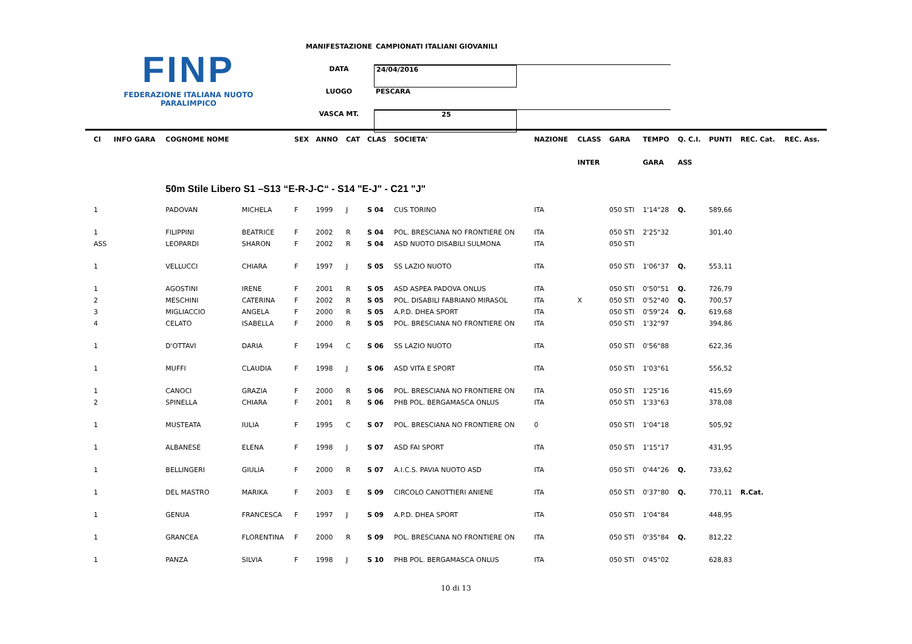FINP
FEDERAZIONE ITALIANA NUOTO PARALIMPICO
MANIFESTAZIONE CAMPIONATI ITALIANI GIOVANILI
DATA 24/04/2016
LUOGO PESCARA
VASCA MT. 25
| Cl | INFO GARA | COGNOME NOME | | SEX | ANNO | CAT | CLAS | SOCIETA' | NAZIONE | CLASS | GARA | TEMPO | Q. C.I. | PUNTI | REC. Cat. | REC. Ass. |
| --- | --- | --- | --- | --- | --- | --- | --- | --- | --- | --- | --- | --- | --- | --- | --- | --- |
| | | | | | | | | | | INTER | | GARA | ASS | | | |
| | | 50m Stile Libero S1 –S13 “E-R-J-C“ - S14 "E-J" - C21 "J" | | | | | | | | | | | | | | |
| 1 | | PADOVAN | MICHELA | F | 1999 | J | S 04 | CUS TORINO | ITA | | 050 STI | 1'14"28 | Q. | 589,66 | | |
| 1 | | FILIPPINI | BEATRICE | F | 2002 | R | S 04 | POL. BRESCIANA NO FRONTIERE ON | ITA | | 050 STI | 2'25"32 | | 301,40 | | |
| ASS | | LEOPARDI | SHARON | F | 2002 | R | S 04 | ASD NUOTO DISABILI SULMONA | ITA | | 050 STI | | | | | |
| 1 | | VELLUCCI | CHIARA | F | 1997 | J | S 05 | SS LAZIO NUOTO | ITA | | 050 STI | 1'06"37 | Q. | 553,11 | | |
| 1 | | AGOSTINI | IRENE | F | 2001 | R | S 05 | ASD ASPEA PADOVA ONLUS | ITA | | 050 STI | 0'50"51 | Q. | 726,79 | | |
| 2 | | MESCHINI | CATERINA | F | 2002 | R | S 05 | POL. DISABILI FABRIANO MIRASOL | ITA | X | 050 STI | 0'52"40 | Q. | 700,57 | | |
| 3 | | MIGLIACCIO | ANGELA | F | 2000 | R | S 05 | A.P.D. DHEA SPORT | ITA | | 050 STI | 0'59"24 | Q. | 619,68 | | |
| 4 | | CELATO | ISABELLA | F | 2000 | R | S 05 | POL. BRESCIANA NO FRONTIERE ON | ITA | | 050 STI | 1'32"97 | | 394,86 | | |
| 1 | | D'OTTAVI | DARIA | F | 1994 | C | S 06 | SS LAZIO NUOTO | ITA | | 050 STI | 0'56"88 | | 622,36 | | |
| 1 | | MUFFI | CLAUDIA | F | 1998 | J | S 06 | ASD VITA E SPORT | ITA | | 050 STI | 1'03"61 | | 556,52 | | |
| 1 | | CANOCI | GRAZIA | F | 2000 | R | S 06 | POL. BRESCIANA NO FRONTIERE ON | ITA | | 050 STI | 1'25"16 | | 415,69 | | |
| 2 | | SPINELLA | CHIARA | F | 2001 | R | S 06 | PHB POL. BERGAMASCA ONLUS | ITA | | 050 STI | 1'33"63 | | 378,08 | | |
| 1 | | MUSTEATA | IULIA | F | 1995 | C | S 07 | POL. BRESCIANA NO FRONTIERE ON | 0 | | 050 STI | 1'04"18 | | 505,92 | | |
| 1 | | ALBANESE | ELENA | F | 1998 | J | S 07 | ASD FAI SPORT | ITA | | 050 STI | 1'15"17 | | 431,95 | | |
| 1 | | BELLINGERI | GIULIA | F | 2000 | R | S 07 | A.I.C.S. PAVIA NUOTO ASD | ITA | | 050 STI | 0'44"26 | Q. | 733,62 | | |
| 1 | | DEL MASTRO | MARIKA | F | 2003 | E | S 09 | CIRCOLO CANOTTIERI ANIENE | ITA | | 050 STI | 0'37"80 | Q. | 770,11 | R.Cat. | |
| 1 | | GENUA | FRANCESCA | F | 1997 | J | S 09 | A.P.D. DHEA SPORT | ITA | | 050 STI | 1'04"84 | | 448,95 | | |
| 1 | | GRANCEA | FLORENTINA | F | 2000 | R | S 09 | POL. BRESCIANA NO FRONTIERE ON | ITA | | 050 STI | 0'35"84 | Q. | 812,22 | | |
| 1 | | PANZA | SILVIA | F | 1998 | J | S 10 | PHB POL. BERGAMASCA ONLUS | ITA | | 050 STI | 0'45"02 | | 628,83 | | |
10 di 13